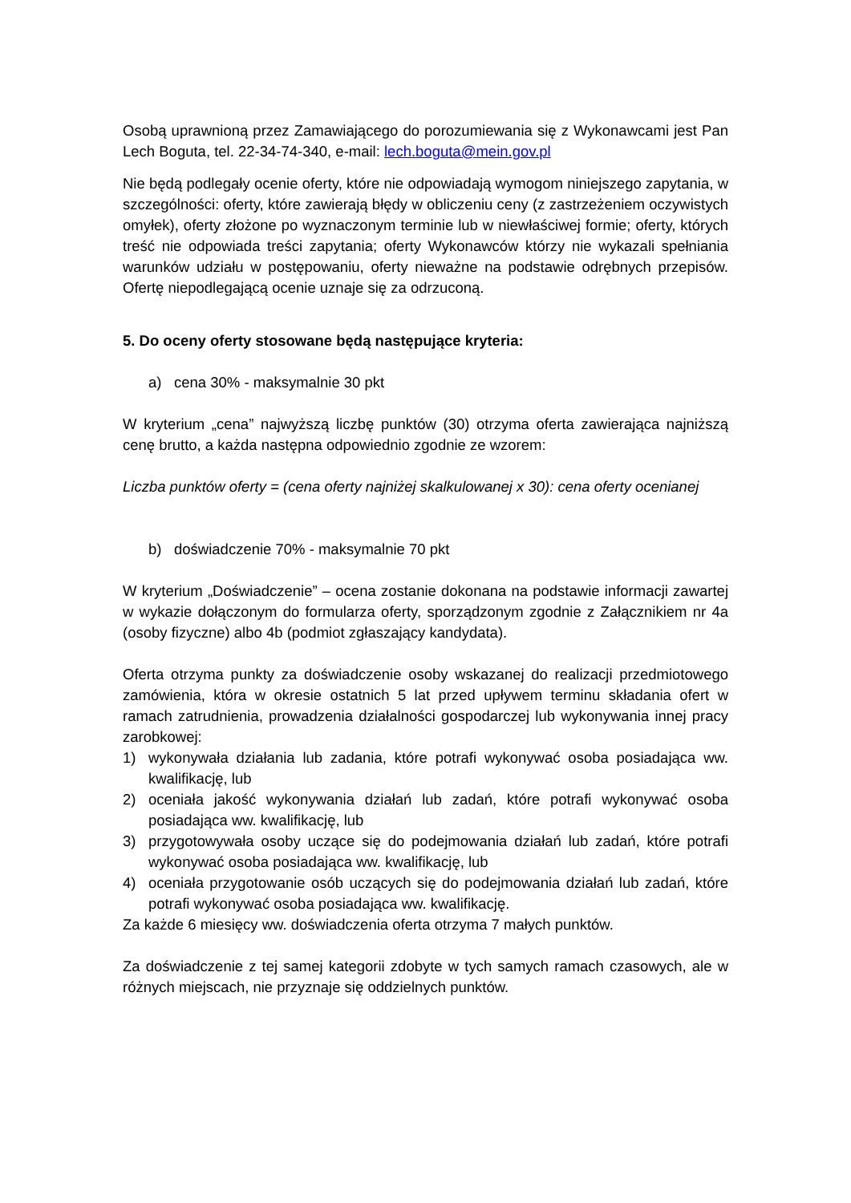Osobą uprawnioną przez Zamawiającego do porozumiewania się z Wykonawcami jest Pan Lech Boguta, tel. 22-34-74-340, e-mail: lech.boguta@mein.gov.pl
Nie będą podlegały ocenie oferty, które nie odpowiadają wymogom niniejszego zapytania, w szczególności: oferty, które zawierają błędy w obliczeniu ceny (z zastrzeżeniem oczywistych omyłek), oferty złożone po wyznaczonym terminie lub w niewłaściwej formie; oferty, których treść nie odpowiada treści zapytania; oferty Wykonawców którzy nie wykazali spełniania warunków udziału w postępowaniu, oferty nieważne na podstawie odrębnych przepisów. Ofertę niepodlegającą ocenie uznaje się za odrzuconą.
5. Do oceny oferty stosowane będą następujące kryteria:
a) cena 30% - maksymalnie 30 pkt
W kryterium „cena” najwyższą liczbę punktów (30) otrzyma oferta zawierająca najniższą cenę brutto, a każda następna odpowiednio zgodnie ze wzorem:
Liczba punktów oferty = (cena oferty najniżej skalkulowanej x 30): cena oferty ocenianej
b) doświadczenie 70% - maksymalnie 70 pkt
W kryterium „Doświadczenie” – ocena zostanie dokonana na podstawie informacji zawartej w wykazie dołączonym do formularza oferty, sporządzonym zgodnie z Załącznikiem nr 4a (osoby fizyczne) albo 4b (podmiot zgłaszający kandydata).
Oferta otrzyma punkty za doświadczenie osoby wskazanej do realizacji przedmiotowego zamówienia, która w okresie ostatnich 5 lat przed upływem terminu składania ofert w ramach zatrudnienia, prowadzenia działalności gospodarczej lub wykonywania innej pracy zarobkowej:
1) wykonywała działania lub zadania, które potrafi wykonywać osoba posiadająca ww. kwalifikację, lub
2) oceniała jakość wykonywania działań lub zadań, które potrafi wykonywać osoba posiadająca ww. kwalifikację, lub
3) przygotowywała osoby uczące się do podejmowania działań lub zadań, które potrafi wykonywać osoba posiadająca ww. kwalifikację, lub
4) oceniała przygotowanie osób uczących się do podejmowania działań lub zadań, które potrafi wykonywać osoba posiadająca ww. kwalifikację.
Za każde 6 miesięcy ww. doświadczenia oferta otrzyma 7 małych punktów.
Za doświadczenie z tej samej kategorii zdobyte w tych samych ramach czasowych, ale w różnych miejscach, nie przyznaje się oddzielnych punktów.